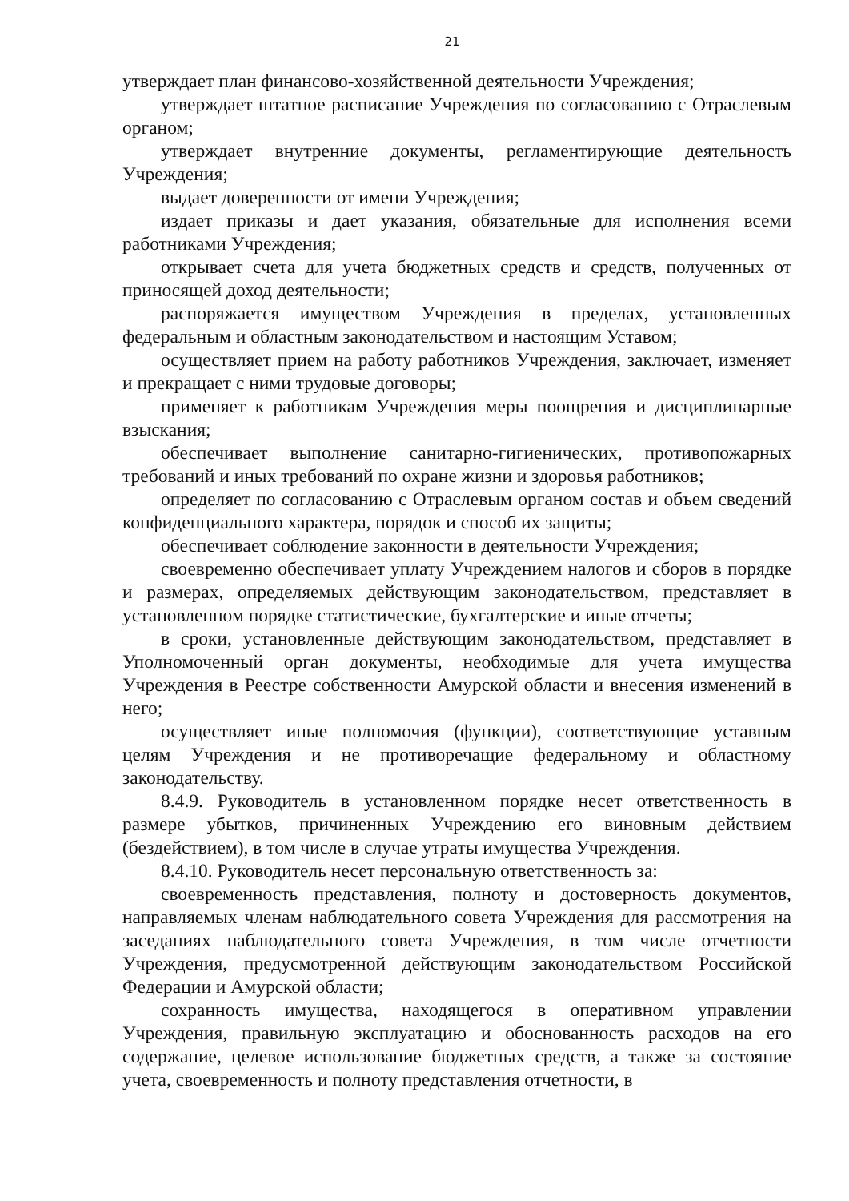21
утверждает план финансово-хозяйственной деятельности Учреждения;
утверждает штатное расписание Учреждения по согласованию с Отраслевым органом;
утверждает внутренние документы, регламентирующие деятельность Учреждения;
выдает доверенности от имени Учреждения;
издает приказы и дает указания, обязательные для исполнения всеми работниками Учреждения;
открывает счета для учета бюджетных средств и средств, полученных от приносящей доход деятельности;
распоряжается имуществом Учреждения в пределах, установленных федеральным и областным законодательством и настоящим Уставом;
осуществляет прием на работу работников Учреждения, заключает, изменяет и прекращает с ними трудовые договоры;
применяет к работникам Учреждения меры поощрения и дисциплинарные взыскания;
обеспечивает выполнение санитарно-гигиенических, противопожарных требований и иных требований по охране жизни и здоровья работников;
определяет по согласованию с Отраслевым органом состав и объем сведений конфиденциального характера, порядок и способ их защиты;
обеспечивает соблюдение законности в деятельности Учреждения;
своевременно обеспечивает уплату Учреждением налогов и сборов в порядке и размерах, определяемых действующим законодательством, представляет в установленном порядке статистические, бухгалтерские и иные отчеты;
в сроки, установленные действующим законодательством, представляет в Уполномоченный орган документы, необходимые для учета имущества Учреждения в Реестре собственности Амурской области и внесения изменений в него;
осуществляет иные полномочия (функции), соответствующие уставным целям Учреждения и не противоречащие федеральному и областному законодательству.
8.4.9. Руководитель в установленном порядке несет ответственность в размере убытков, причиненных Учреждению его виновным действием (бездействием), в том числе в случае утраты имущества Учреждения.
8.4.10. Руководитель несет персональную ответственность за:
своевременность представления, полноту и достоверность документов, направляемых членам наблюдательного совета Учреждения для рассмотрения на заседаниях наблюдательного совета Учреждения, в том числе отчетности Учреждения, предусмотренной действующим законодательством Российской Федерации и Амурской области;
сохранность имущества, находящегося в оперативном управлении Учреждения, правильную эксплуатацию и обоснованность расходов на его содержание, целевое использование бюджетных средств, а также за состояние учета, своевременность и полноту представления отчетности, в